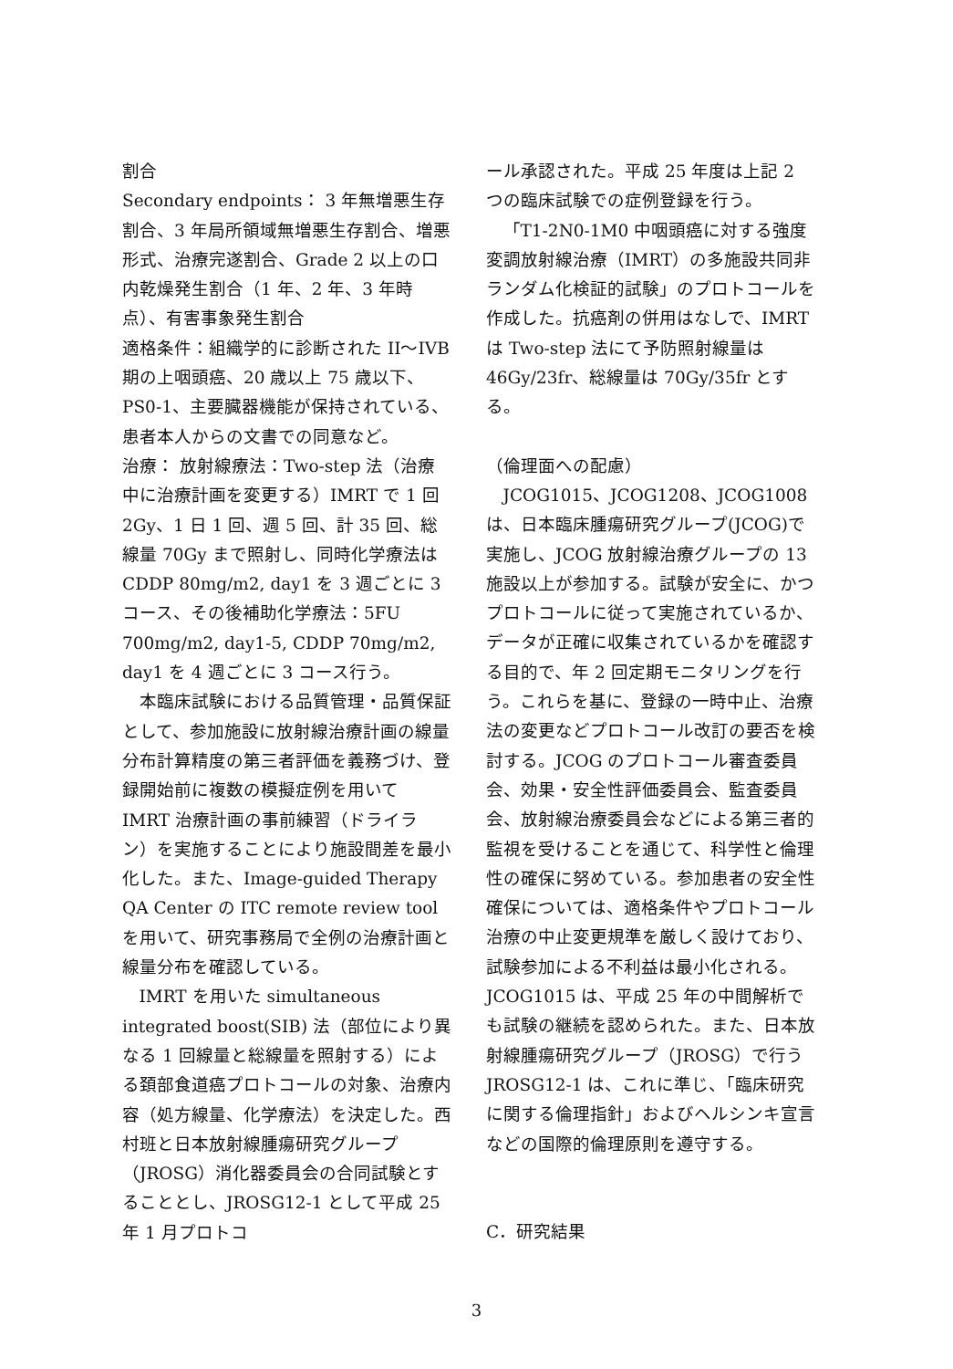割合
Secondary endpoints： 3 年無増悪生存割合、3 年局所領域無増悪生存割合、増悪形式、治療完遂割合、Grade 2 以上の口内乾燥発生割合（1 年、2 年、3 年時点）、有害事象発生割合
適格条件：組織学的に診断された II～IVB 期の上咽頭癌、20 歳以上 75 歳以下、PS0-1、主要臓器機能が保持されている、患者本人からの文書での同意など。
治療： 放射線療法：Two-step 法（治療中に治療計画を変更する）IMRT で 1 回 2Gy、1 日 1 回、週 5 回、計 35 回、総線量 70Gy まで照射し、同時化学療法は CDDP 80mg/m2, day1 を 3 週ごとに 3 コース、その後補助化学療法：5FU 700mg/m2, day1-5, CDDP 70mg/m2, day1 を 4 週ごとに 3 コース行う。
本臨床試験における品質管理・品質保証として、参加施設に放射線治療計画の線量分布計算精度の第三者評価を義務づけ、登録開始前に複数の模擬症例を用いて IMRT 治療計画の事前練習（ドライラン）を実施することにより施設間差を最小化した。また、Image-guided Therapy QA Center の ITC remote review tool を用いて、研究事務局で全例の治療計画と線量分布を確認している。
IMRT を用いた simultaneous integrated boost(SIB) 法（部位により異なる 1 回線量と総線量を照射する）による頚部食道癌プロトコールの対象、治療内容（処方線量、化学療法）を決定した。西村班と日本放射線腫瘍研究グループ（JROSG）消化器委員会の合同試験とすることとし、JROSG12-1 として平成 25 年 1 月プロトコ
ール承認された。平成 25 年度は上記 2 つの臨床試験での症例登録を行う。
「T1-2N0-1M0 中咽頭癌に対する強度変調放射線治療（IMRT）の多施設共同非ランダム化検証的試験」のプロトコールを作成した。抗癌剤の併用はなしで、IMRT は Two-step 法にて予防照射線量は 46Gy/23fr、総線量は 70Gy/35fr とする。
（倫理面への配慮）
JCOG1015、JCOG1208、JCOG1008 は、日本臨床腫瘍研究グループ(JCOG)で実施し、JCOG 放射線治療グループの 13 施設以上が参加する。試験が安全に、かつプロトコールに従って実施されているか、データが正確に収集されているかを確認する目的で、年 2 回定期モニタリングを行う。これらを基に、登録の一時中止、治療法の変更などプロトコール改訂の要否を検討する。JCOG のプロトコール審査委員会、効果・安全性評価委員会、監査委員会、放射線治療委員会などによる第三者的監視を受けることを通じて、科学性と倫理性の確保に努めている。参加患者の安全性確保については、適格条件やプロトコール治療の中止変更規準を厳しく設けており、試験参加による不利益は最小化される。JCOG1015 は、平成 25 年の中間解析でも試験の継続を認められた。また、日本放射線腫瘍研究グループ（JROSG）で行う JROSG12-1 は、これに準じ、「臨床研究に関する倫理指針」およびヘルシンキ宣言などの国際的倫理原則を遵守する。
C．研究結果
3